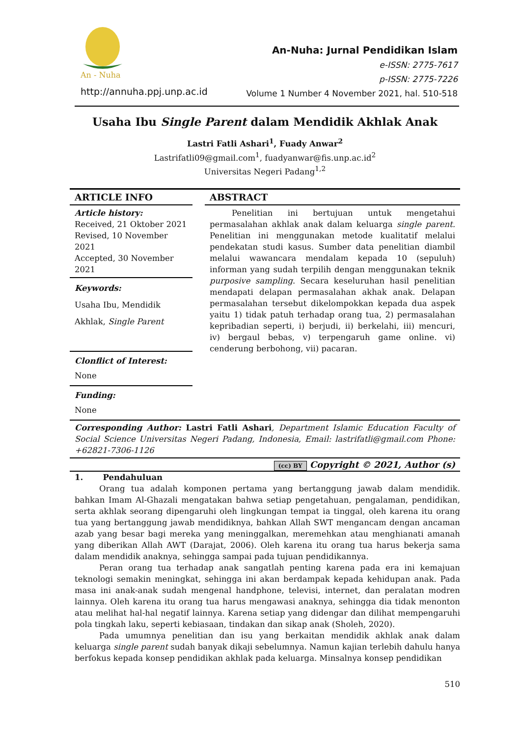An - Nuha
http://annuha.ppj.unp.ac.id
An-Nuha: Jurnal Pendidikan Islam
e-ISSN: 2775-7617
p-ISSN: 2775-7226
Volume 1 Number 4 November 2021, hal. 510-518
Usaha Ibu Single Parent dalam Mendidik Akhlak Anak
Lastri Fatli Ashari<sup>1</sup>, Fuady Anwar<sup>2</sup>
Lastrifatli09@gmail.com<sup>1</sup>, fuadyanwar@fis.unp.ac.id<sup>2</sup>
Universitas Negeri Padang<sup>1,2</sup>
ARTICLE INFO
Article history:
Received, 21 Oktober 2021
Revised, 10 November 2021
Accepted, 30 November 2021
Keywords:
Usaha Ibu, Mendidik
Akhlak, Single Parent
Clonflict of Interest:
None
Funding:
None
ABSTRACT
Penelitian ini bertujuan untuk mengetahui permasalahan akhlak anak dalam keluarga single parent. Penelitian ini menggunakan metode kualitatif melalui pendekatan studi kasus. Sumber data penelitian diambil melalui wawancara mendalam kepada 10 (sepuluh) informan yang sudah terpilih dengan menggunakan teknik purposive sampling. Secara keseluruhan hasil penelitian mendapati delapan permasalahan akhak anak. Delapan permasalahan tersebut dikelompokkan kepada dua aspek yaitu 1) tidak patuh terhadap orang tua, 2) permasalahan kepribadian seperti, i) berjudi, ii) berkelahi, iii) mencuri, iv) bergaul bebas, v) terpengaruh game online. vi) cenderung berbohong, vii) pacaran.
Corresponding Author: Lastri Fatli Ashari, Department Islamic Education Faculty of Social Science Universitas Negeri Padang, Indonesia, Email: lastrifatli@gmail.com Phone: +62821-7306-1126
(cc) BY Copyright © 2021, Author (s)
1. Pendahuluan
Orang tua adalah komponen pertama yang bertanggung jawab dalam mendidik. bahkan Imam Al-Ghazali mengatakan bahwa setiap pengetahuan, pengalaman, pendidikan, serta akhlak seorang dipengaruhi oleh lingkungan tempat ia tinggal, oleh karena itu orang tua yang bertanggung jawab mendidiknya, bahkan Allah SWT mengancam dengan ancaman azab yang besar bagi mereka yang meninggalkan, meremehkan atau menghianati amanah yang diberikan Allah AWT (Darajat, 2006). Oleh karena itu orang tua harus bekerja sama dalam mendidik anaknya, sehingga sampai pada tujuan pendidikannya.
Peran orang tua terhadap anak sangatlah penting karena pada era ini kemajuan teknologi semakin meningkat, sehingga ini akan berdampak kepada kehidupan anak. Pada masa ini anak-anak sudah mengenal handphone, televisi, internet, dan peralatan modren lainnya. Oleh karena itu orang tua harus mengawasi anaknya, sehingga dia tidak menonton atau melihat hal-hal negatif lainnya. Karena setiap yang didengar dan dilihat mempengaruhi pola tingkah laku, seperti kebiasaan, tindakan dan sikap anak (Sholeh, 2020).
Pada umumnya penelitian dan isu yang berkaitan mendidik akhlak anak dalam keluarga single parent sudah banyak dikaji sebelumnya. Namun kajian terlebih dahulu hanya berfokus kepada konsep pendidikan akhlak pada keluarga. Minsalnya konsep pendidikan
510